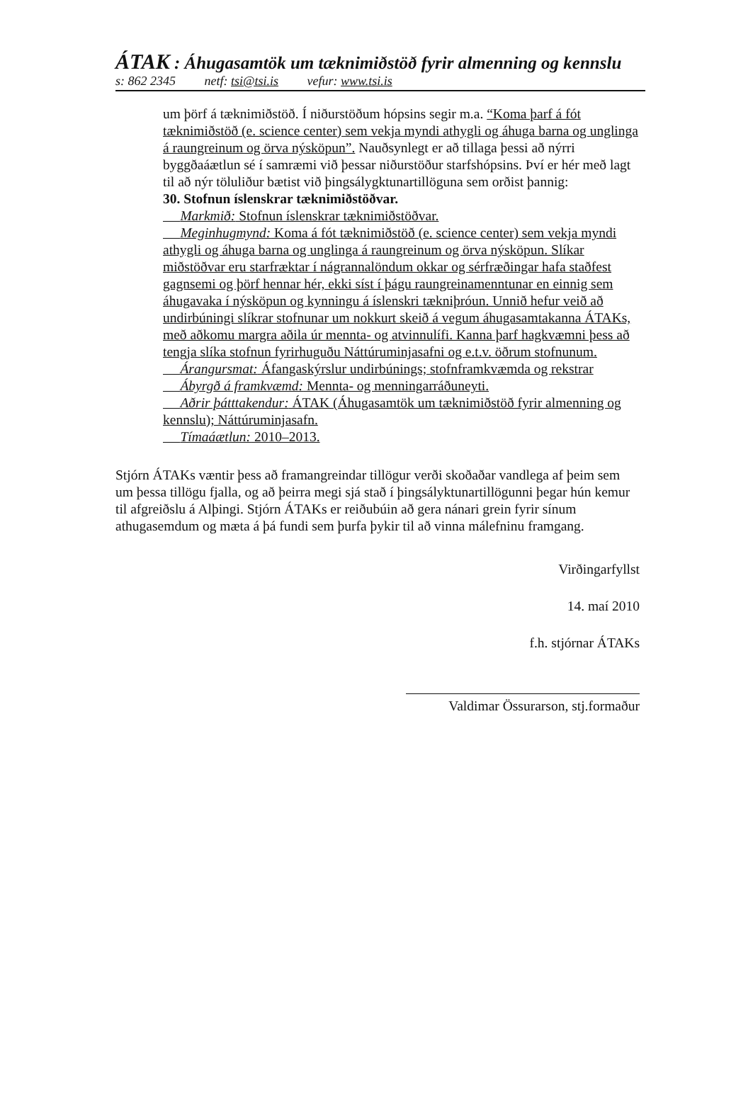ÁTAK : Áhugasamtök um tæknimiðstöð fyrir almenning og kennslu
s: 862 2345 netf: tsi@tsi.is vefur: www.tsi.is
um þörf á tæknimiðstöð. Í niðurstöðum hópsins segir m.a. “Koma þarf á fót tæknimiðstöð (e. science center) sem vekja myndi athygli og áhuga barna og unglinga á raungreinum og örva nýsköpun”. Nauðsynlegt er að tillaga þessi að nýrri byggðaáætlun sé í samræmi við þessar niðurstöður starfshópsins. Því er hér með lagt til að nýr töluliður bætist við þingsálygktunartillöguna sem orðist þannig:
30. Stofnun íslenskrar tæknimiðstöðvar.
Markmið: Stofnun íslenskrar tæknimiðstöðvar.
Meginhugmynd: Koma á fót tæknimiðstöð (e. science center) sem vekja myndi athygli og áhuga barna og unglinga á raungreinum og örva nýsköpun. Slíkar miðstöðvar eru starfræktar í nágrannalöndum okkar og sérfræðingar hafa staðfest gagnsemi og þörf hennar hér, ekki síst í þágu raungreinamenntunar en einnig sem áhugavaka í nýsköpun og kynningu á íslenskri tækniþróun. Unnið hefur veið að undirbúningi slíkrar stofnunar um nokkurt skeið á vegum áhugasamtakanna ÁTAKs, með aðkomu margra aðila úr mennta- og atvinnulífi. Kanna þarf hagkvæmni þess að tengja slíka stofnun fyrirhuguðu Náttúruminjasafni og e.t.v. öðrum stofnunum.
Árangursmat: Áfangaskýrslur undirbúnings; stofnframkvæmda og rekstrar
Ábyrgð á framkvæmd: Mennta- og menningarráðuneyti.
Aðrir þátttakendur: ÁTAK (Áhugasamtök um tæknimiðstöð fyrir almenning og kennslu); Náttúruminjasafn.
Tímaáætlun: 2010–2013.
Stjórn ÁTAKs væntir þess að framangreindar tillögur verði skoðaðar vandlega af þeim sem um þessa tillögu fjalla, og að þeirra megi sjá stað í þingsályktunartillögunni þegar hún kemur til afgreiðslu á Alþingi. Stjórn ÁTAKs er reiðubúin að gera nánari grein fyrir sínum athugasemdum og mæta á þá fundi sem þurfa þykir til að vinna málefninu framgang.
Virðingarfyllst
14. maí 2010
f.h. stjórnar ÁTAKs
Valdimar Össurarson, stj.formaður